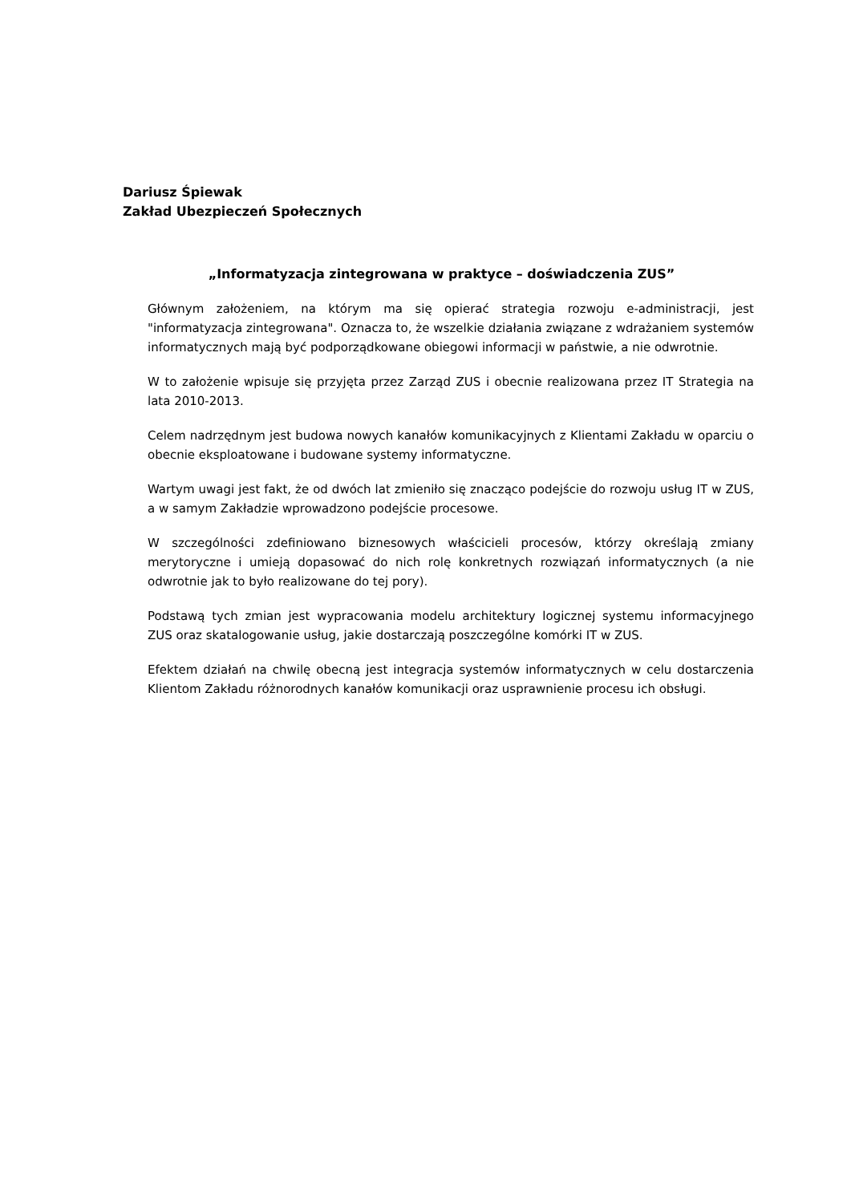Dariusz Śpiewak
Zakład Ubezpieczeń Społecznych
„Informatyzacja zintegrowana w praktyce – doświadczenia ZUS”
Głównym założeniem, na którym ma się opierać strategia rozwoju e-administracji, jest "informatyzacja zintegrowana". Oznacza to, że wszelkie działania związane z wdrażaniem systemów informatycznych mają być podporządkowane obiegowi informacji w państwie, a nie odwrotnie.
W to założenie wpisuje się przyjęta przez Zarząd ZUS i obecnie realizowana przez IT Strategia na lata 2010-2013.
Celem nadrzędnym jest budowa nowych kanałów komunikacyjnych z Klientami Zakładu w oparciu o obecnie eksploatowane i budowane systemy informatyczne.
Wartym uwagi jest fakt, że od dwóch lat zmieniło się znacząco podejście do rozwoju usług IT w ZUS, a w samym Zakładzie wprowadzono podejście procesowe.
W szczególności zdefiniowano biznesowych właścicieli procesów, którzy określają zmiany merytoryczne i umieją dopasować do nich rolę konkretnych rozwiązań informatycznych (a nie odwrotnie jak to było realizowane do tej pory).
Podstawą tych zmian jest wypracowania modelu architektury logicznej systemu informacyjnego ZUS oraz skatalogowanie usług, jakie dostarczają poszczególne komórki IT w ZUS.
Efektem działań na chwilę obecną jest integracja systemów informatycznych w celu dostarczenia Klientom Zakładu różnorodnych kanałów komunikacji oraz usprawnienie procesu ich obsługi.